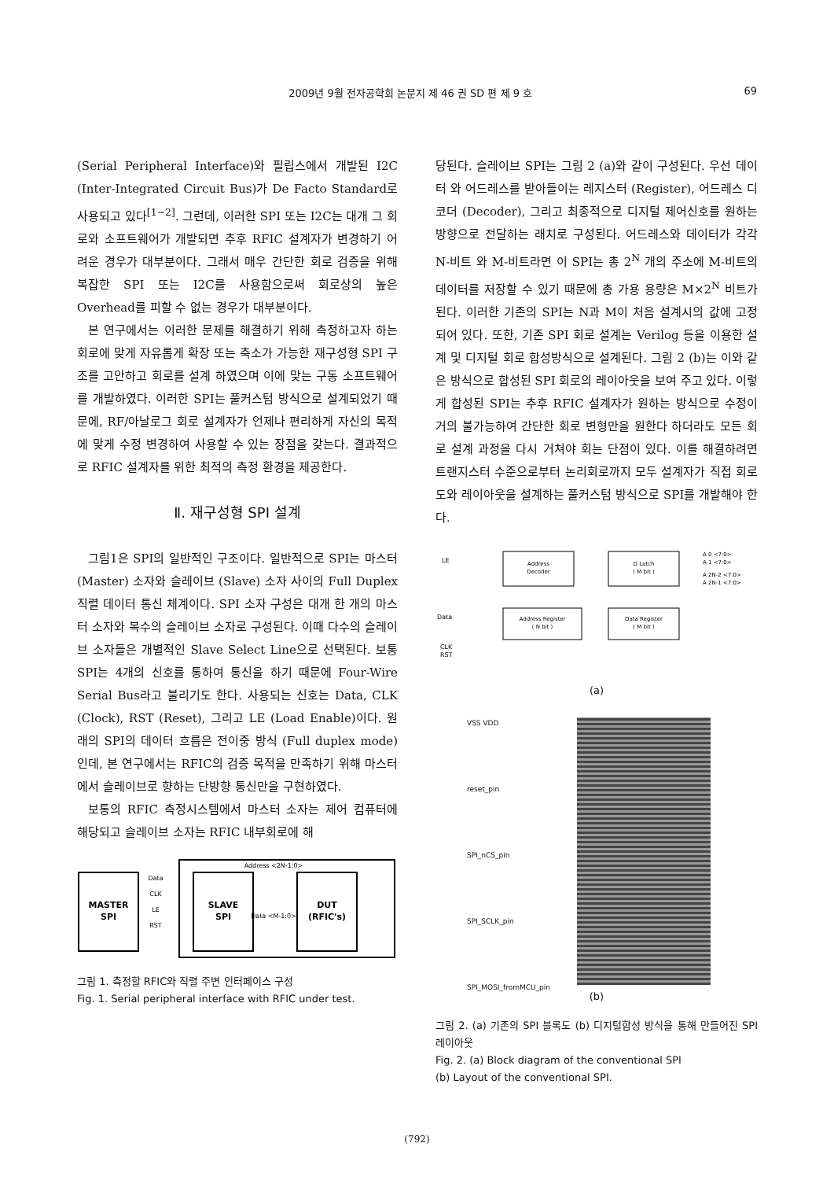2009년 9월 전자공학회 논문지 제 46 권 SD 편 제 9 호 69
(Serial Peripheral Interface)와 필립스에서 개발된 I2C (Inter-Integrated Circuit Bus)가 De Facto Standard로 사용되고 있다<sup>[1~2]</sup>. 그런데, 이러한 SPI 또는 I2C는 대개 그 회로와 소프트웨어가 개발되면 추후 RFIC 설계자가 변경하기 어려운 경우가 대부분이다. 그래서 매우 간단한 회로 검증을 위해 복잡한 SPI 또는 I2C를 사용함으로써 회로상의 높은 Overhead를 피할 수 없는 경우가 대부분이다.
본 연구에서는 이러한 문제를 해결하기 위해 측정하고자 하는 회로에 맞게 자유롭게 확장 또는 축소가 가능한 재구성형 SPI 구조를 고안하고 회로를 설계 하였으며 이에 맞는 구동 소프트웨어를 개발하였다. 이러한 SPI는 풀커스텀 방식으로 설계되었기 때문에, RF/아날로그 회로 설계자가 언제나 편리하게 자신의 목적에 맞게 수정 변경하여 사용할 수 있는 장점을 갖는다. 결과적으로 RFIC 설계자를 위한 최적의 측정 환경을 제공한다.
Ⅱ. 재구성형 SPI 설계
그림1은 SPI의 일반적인 구조이다. 일반적으로 SPI는 마스터 (Master) 소자와 슬레이브 (Slave) 소자 사이의 Full Duplex 직렬 데이터 통신 체계이다. SPI 소자 구성은 대개 한 개의 마스터 소자와 복수의 슬레이브 소자로 구성된다. 이때 다수의 슬레이브 소자들은 개별적인 Slave Select Line으로 선택된다. 보통 SPI는 4개의 신호를 통하여 통신을 하기 때문에 Four-Wire Serial Bus라고 불리기도 한다. 사용되는 신호는 Data, CLK (Clock), RST (Reset), 그리고 LE (Load Enable)이다. 원래의 SPI의 데이터 흐름은 전이중 방식 (Full duplex mode) 인데, 본 연구에서는 RFIC의 검증 목적을 만족하기 위해 마스터에서 슬레이브로 향하는 단방향 통신만을 구현하였다.
보통의 RFIC 측정시스템에서 마스터 소자는 제어 컴퓨터에 해당되고 슬레이브 소자는 RFIC 내부회로에 해
MASTER
SPI
SLAVE
SPI
DUT
(RFIC's)
Data
CLK
LE
RST
Address <2N-1:0>
Data <M-1:0>
그림 1. 측정할 RFIC와 직렬 주변 인터페이스 구성
Fig. 1. Serial peripheral interface with RFIC under test.
당된다. 슬레이브 SPI는 그림 2 (a)와 같이 구성된다. 우선 데이터 와 어드레스를 받아들이는 레지스터 (Register), 어드레스 디코더 (Decoder), 그리고 최종적으로 디지털 제어신호를 원하는 방향으로 전달하는 래치로 구성된다. 어드레스와 데이터가 각각 N-비트 와 M-비트라면 이 SPI는 총 2<sup>N</sup> 개의 주소에 M-비트의 데이터를 저장할 수 있기 때문에 총 가용 용량은 M×2<sup>N</sup> 비트가 된다. 이러한 기존의 SPI는 N과 M이 처음 설계시의 값에 고정되어 있다. 또한, 기존 SPI 회로 설계는 Verilog 등을 이용한 설계 및 디지털 회로 합성방식으로 설계된다. 그림 2 (b)는 이와 같은 방식으로 합성된 SPI 회로의 레이아웃을 보여 주고 있다. 이렇게 합성된 SPI는 추후 RFIC 설계자가 원하는 방식으로 수정이 거의 불가능하여 간단한 회로 변형만을 원한다 하더라도 모든 회로 설계 과정을 다시 거쳐야 회는 단점이 있다. 이를 해결하려면 트랜지스터 수준으로부터 논리회로까지 모두 설계자가 직접 회로도와 레이아웃을 설계하는 풀커스텀 방식으로 SPI를 개발해야 한다.
LE
Data
CLK
RST
Address
Decoder
D Latch
( M bit )
Address Register
( N bit )
Data Register
( M bit )
A 0 <7:0>
A 1 <7:0>
A 2N-2 <7:0>
A 2N-1 <7:0>
(a)
VSS VDD
reset_pin
SPI_nCS_pin
SPI_SCLK_pin
SPI_MOSI_fromMCU_pin
(b)
그림 2. (a) 기존의 SPI 블록도 (b) 디지털합성 방식을 통해 만들어진 SPI 레이아웃
Fig. 2. (a) Block diagram of the conventional SPI
(b) Layout of the conventional SPI.
(792)